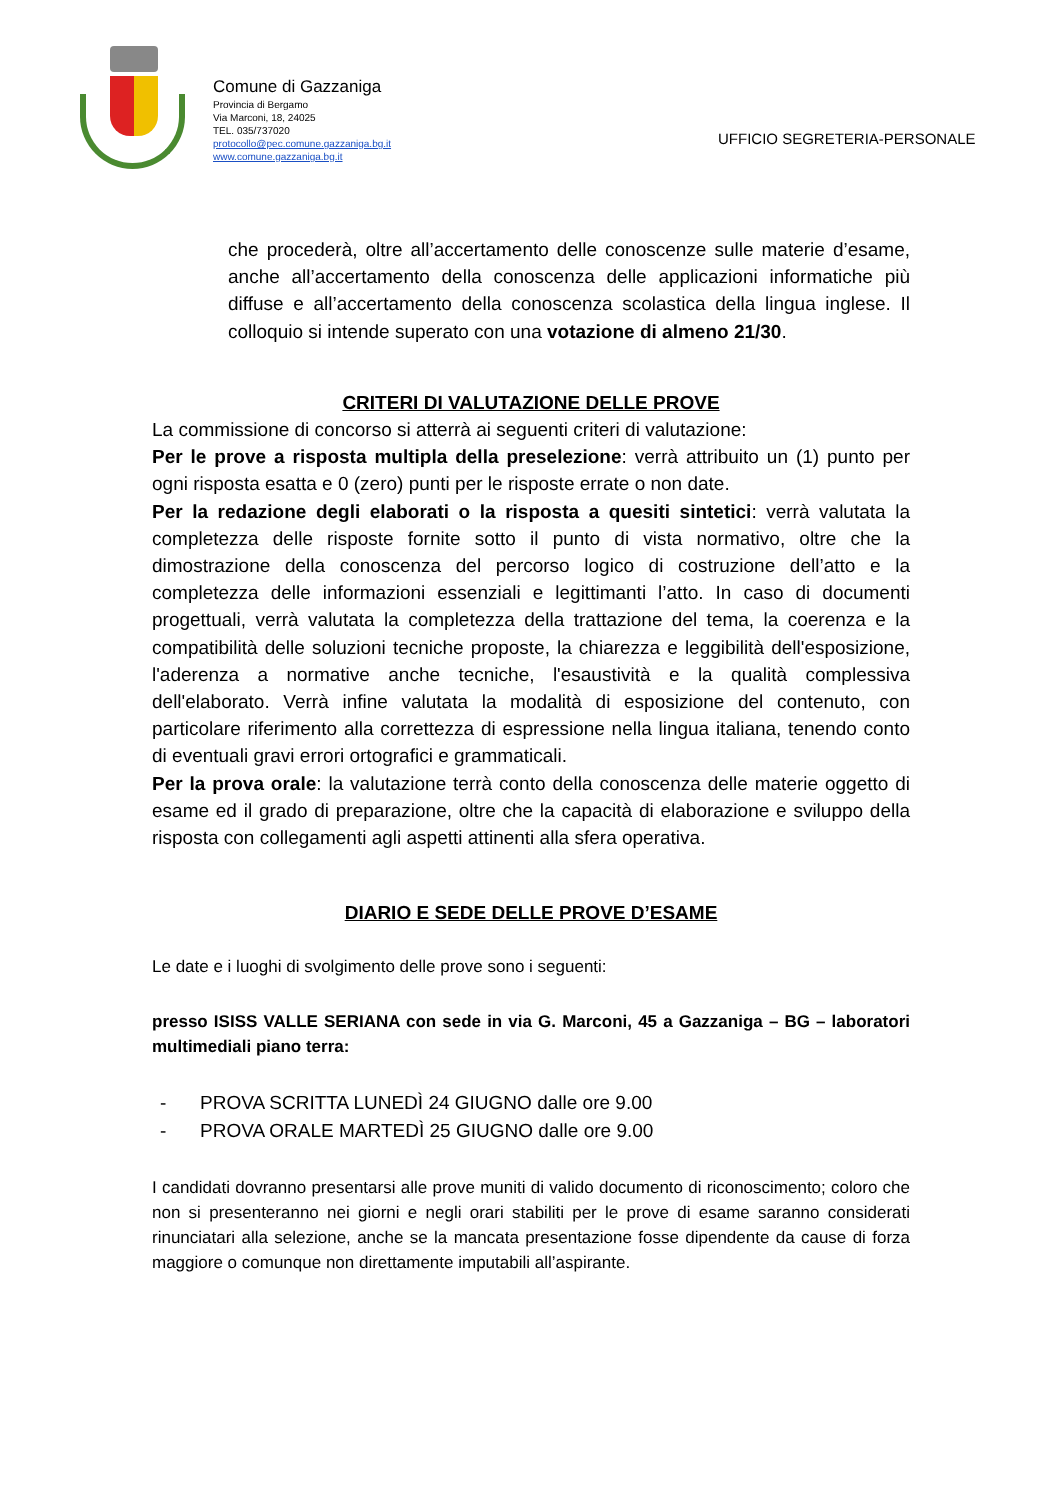Comune di Gazzaniga
Provincia di Bergamo
Via Marconi, 18, 24025
TEL. 035/737020
protocollo@pec.comune.gazzaniga.bg.it
www.comune.gazzaniga.bg.it
UFFICIO SEGRETERIA-PERSONALE
che procederà, oltre all’accertamento delle conoscenze sulle materie d’esame, anche all’accertamento della conoscenza delle applicazioni informatiche più diffuse e all’accertamento della conoscenza scolastica della lingua inglese. Il colloquio si intende superato con una votazione di almeno 21/30.
CRITERI DI VALUTAZIONE DELLE PROVE
La commissione di concorso si atterrà ai seguenti criteri di valutazione:
Per le prove a risposta multipla della preselezione: verrà attribuito un (1) punto per ogni risposta esatta e 0 (zero) punti per le risposte errate o non date.
Per la redazione degli elaborati o la risposta a quesiti sintetici: verrà valutata la completezza delle risposte fornite sotto il punto di vista normativo, oltre che la dimostrazione della conoscenza del percorso logico di costruzione dell’atto e la completezza delle informazioni essenziali e legittimanti l’atto. In caso di documenti progettuali, verrà valutata la completezza della trattazione del tema, la coerenza e la compatibilità delle soluzioni tecniche proposte, la chiarezza e leggibilità dell'esposizione, l'aderenza a normative anche tecniche, l'esaustività e la qualità complessiva dell'elaborato. Verrà infine valutata la modalità di esposizione del contenuto, con particolare riferimento alla correttezza di espressione nella lingua italiana, tenendo conto di eventuali gravi errori ortografici e grammaticali.
Per la prova orale: la valutazione terrà conto della conoscenza delle materie oggetto di esame ed il grado di preparazione, oltre che la capacità di elaborazione e sviluppo della risposta con collegamenti agli aspetti attinenti alla sfera operativa.
DIARIO E SEDE DELLE PROVE D’ESAME
Le date e i luoghi di svolgimento delle prove sono i seguenti:
presso ISISS VALLE SERIANA con sede in via G. Marconi, 45 a Gazzaniga – BG – laboratori multimediali piano terra:
- PROVA SCRITTA LUNEDÌ 24 GIUGNO dalle ore 9.00
- PROVA ORALE MARTEDÌ 25 GIUGNO dalle ore 9.00
I candidati dovranno presentarsi alle prove muniti di valido documento di riconoscimento; coloro che non si presenteranno nei giorni e negli orari stabiliti per le prove di esame saranno considerati rinunciatari alla selezione, anche se la mancata presentazione fosse dipendente da cause di forza maggiore o comunque non direttamente imputabili all’aspirante.